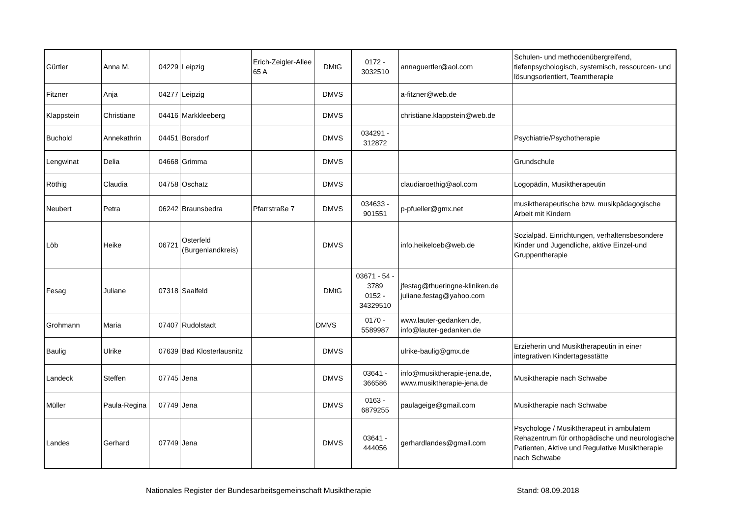| Gürtler | Anna M. | 04229 | Leipzig | Erich-Zeigler-Allee 65 A | DMtG | 0172 - 3032510 | annaguertler@aol.com | Schulen- und methodenübergreifend, tiefenpsychologisch, systemisch, ressourcen- und lösungsorientiert, Teamtherapie |
| Fitzner | Anja | 04277 | Leipzig | | DMVS | | a-fitzner@web.de | |
| Klappstein | Christiane | 04416 | Markkleeberg | | DMVS | | christiane.klappstein@web.de | |
| Buchold | Annekathrin | 04451 | Borsdorf | | DMVS | 034291 - 312872 | | Psychiatrie/Psychotherapie |
| Lengwinat | Delia | 04668 | Grimma | | DMVS | | | Grundschule |
| Röthig | Claudia | 04758 | Oschatz | | DMVS | | claudiaroethig@aol.com | Logopädin, Musiktherapeutin |
| Neubert | Petra | 06242 | Braunsbedra | Pfarrstraße 7 | DMVS | 034633 - 901551 | p-pfueller@gmx.net | musiktherapeutische bzw. musikpädagogische Arbeit mit Kindern |
| Löb | Heike | 06721 | Osterfeld (Burgenlandkreis) | | DMVS | | info.heikeloeb@web.de | Sozialpäd. Einrichtungen, verhaltensbesondere Kinder und Jugendliche, aktive Einzel-und Gruppentherapie |
| Fesag | Juliane | 07318 | Saalfeld | | DMtG | 03671 - 54 - 3789 0152 - 34329510 | jfestag@thueringne-kliniken.de juliane.festag@yahoo.com | |
| Grohmann | Maria | 07407 | Rudolstadt | | DMVS | 0170 - 5589987 | www.lauter-gedanken.de, info@lauter-gedanken.de | |
| Baulig | Ulrike | 07639 | Bad Klosterlausnitz | | DMVS | | ulrike-baulig@gmx.de | Erzieherin und Musiktherapeutin in einer integrativen Kindertagesstätte |
| Landeck | Steffen | 07745 | Jena | | DMVS | 03641 - 366586 | info@musiktherapie-jena.de, www.musiktherapie-jena.de | Musiktherapie nach Schwabe |
| Müller | Paula-Regina | 07749 | Jena | | DMVS | 0163 - 6879255 | paulageige@gmail.com | Musiktherapie nach Schwabe |
| Landes | Gerhard | 07749 | Jena | | DMVS | 03641 - 444056 | gerhardlandes@gmail.com | Psychologe / Musiktherapeut in ambulatem Rehazentrum für orthopädische und neurologische Patienten, Aktive und Regulative Musiktherapie nach Schwabe |
Nationales Register der Bundesarbeitsgemeinschaft Musiktherapie Stand: 08.09.2018